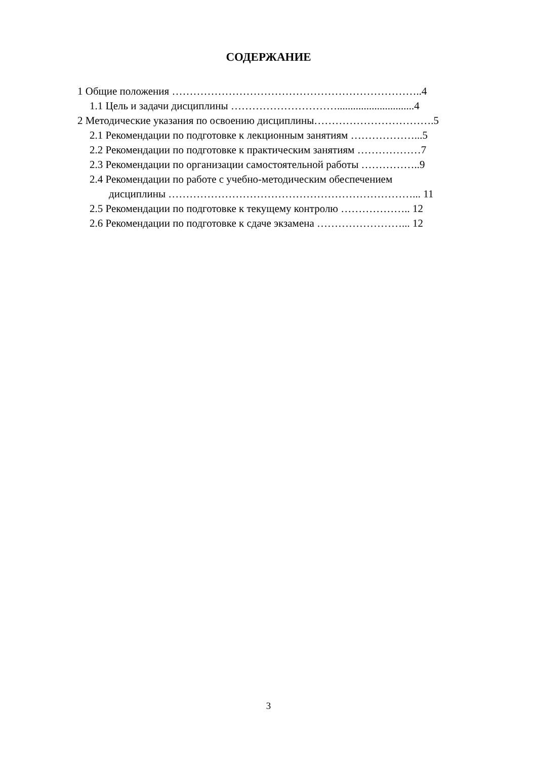СОДЕРЖАНИЕ
1 Общие положения ……………………………………………………………..4
1.1 Цель и задачи дисциплины ………………………….............................4
2 Методические указания по освоению дисциплины…………………………….5
2.1 Рекомендации по подготовке к лекционным занятиям ………………...5
2.2 Рекомендации по подготовке к практическим занятиям ………………7
2.3 Рекомендации по организации самостоятельной работы ……………..9
2.4 Рекомендации по работе с учебно-методическим обеспечением
дисциплины ……………………………………………………………... 11
2.5 Рекомендации по подготовке к текущему контролю ……………….. 12
2.6 Рекомендации по подготовке к сдаче экзамена ……………………... 12
3